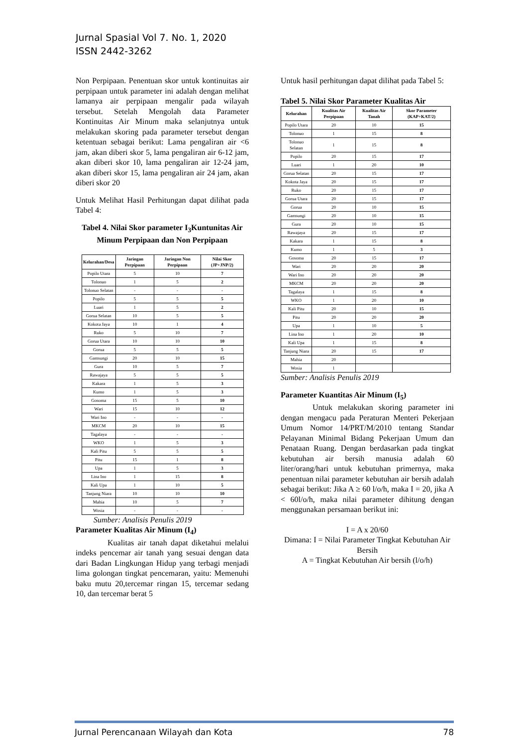Jurnal Spasial Vol 7. No. 1, 2020
ISSN 2442-3262
Non Perpipaan. Penentuan skor untuk kontinuitas air perpipaan untuk parameter ini adalah dengan melihat lamanya air perpipaan mengalir pada wilayah tersebut. Setelah Mengolah data Parameter Kontinuitas Air Minum maka selanjutnya untuk melakukan skoring pada parameter tersebut dengan ketentuan sebagai berikut: Lama pengaliran air <6 jam, akan diberi skor 5, lama pengaliran air 6-12 jam, akan diberi skor 10, lama pengaliran air 12-24 jam, akan diberi skor 15, lama pengaliran air 24 jam, akan diberi skor 20
Untuk Melihat Hasil Perhitungan dapat dilihat pada Tabel 4:
Tabel 4. Nilai Skor parameter I<sub>3</sub>Kuntunitas Air Minum Perpipaan dan Non Perpipaan
| Kelurahan/Desa | Jaringan Perpipaan | Jaringan Non Perpipaan | Nilai Skor (JP+JNP/2) |
| --- | --- | --- | --- |
| Popilo Utara | 5 | 10 | 7 |
| Tolonuo | 1 | 5 | 2 |
| Tolonuo Selatan | - | - | - |
| Popilo | 5 | 5 | 5 |
| Luari | 1 | 5 | 2 |
| Gorua Selatan | 10 | 5 | 5 |
| Kokota Jaya | 10 | 1 | 4 |
| Ruko | 5 | 10 | 7 |
| Gorua Utara | 10 | 10 | 10 |
| Gorua | 5 | 5 | 5 |
| Gamsungi | 20 | 10 | 15 |
| Gura | 10 | 5 | 7 |
| Rawajaya | 5 | 5 | 5 |
| Kakara | 1 | 5 | 3 |
| Kumo | 1 | 5 | 3 |
| Gosoma | 15 | 5 | 10 |
| Wari | 15 | 10 | 12 |
| Wari Ino | - | - | - |
| MKCM | 20 | 10 | 15 |
| Tagalaya | - | - | - |
| WKO | 1 | 5 | 3 |
| Kali Pitu | 5 | 5 | 5 |
| Pitu | 15 | 1 | 8 |
| Upa | 1 | 5 | 3 |
| Lina Ino | 1 | 15 | 8 |
| Kali Upa | 1 | 10 | 5 |
| Tanjung Niara | 10 | 10 | 10 |
| Mahia | 10 | 5 | 7 |
| Wosia | - | - | - |
Sumber: Analisis Penulis 2019
Parameter Kualitas Air Minum (I<sub>4</sub>)
Kualitas air tanah dapat diketahui melalui indeks pencemar air tanah yang sesuai dengan data dari Badan Lingkungan Hidup yang terbagi menjadi lima golongan tingkat pencemaran, yaitu: Memenuhi baku mutu 20,tercemar ringan 15, tercemar sedang 10, dan tercemar berat 5
Untuk hasil perhitungan dapat dilihat pada Tabel 5:
Tabel 5. Nilai Skor Parameter Kualitas Air
| Kelurahan | Kualitas Air Perpipaan | Kualitas Air Tanah | Skor Parameter (KAP+KAT/2) |
| --- | --- | --- | --- |
| Popilo Utara | 20 | 10 | 15 |
| Tolonuo | 1 | 15 | 8 |
| Tolonuo Selatan | 1 | 15 | 8 |
| Popilo | 20 | 15 | 17 |
| Luari | 1 | 20 | 10 |
| Gorua Selatan | 20 | 15 | 17 |
| Kokota Jaya | 20 | 15 | 17 |
| Ruko | 20 | 15 | 17 |
| Gorua Utara | 20 | 15 | 17 |
| Gorua | 20 | 10 | 15 |
| Gamsungi | 20 | 10 | 15 |
| Gura | 20 | 10 | 15 |
| Rawajaya | 20 | 15 | 17 |
| Kakara | 1 | 15 | 8 |
| Kumo | 1 | 5 | 3 |
| Gosoma | 20 | 15 | 17 |
| Wari | 20 | 20 | 20 |
| Wari Ino | 20 | 20 | 20 |
| MKCM | 20 | 20 | 20 |
| Tagalaya | 1 | 15 | 8 |
| WKO | 1 | 20 | 10 |
| Kali Pitu | 20 | 10 | 15 |
| Pitu | 20 | 20 | 20 |
| Upa | 1 | 10 | 5 |
| Lina Ino | 1 | 20 | 10 |
| Kali Upa | 1 | 15 | 8 |
| Tanjung Niara | 20 | 15 | 17 |
| Mahia | 20 | | |
| Wosia | 1 | | |
Sumber: Analisis Penulis 2019
Parameter Kuantitas Air Minum (I<sub>5</sub>)
Untuk melakukan skoring parameter ini dengan mengacu pada Peraturan Menteri Pekerjaan Umum Nomor 14/PRT/M/2010 tentang Standar Pelayanan Minimal Bidang Pekerjaan Umum dan Penataan Ruang. Dengan berdasarkan pada tingkat kebutuhan air bersih manusia adalah 60 liter/orang/hari untuk kebutuhan primernya, maka penentuan nilai parameter kebutuhan air bersih adalah sebagai berikut: Jika A ≥ 60 l/o/h, maka I = 20, jika A < 60l/o/h, maka nilai parameter dihitung dengan menggunakan persamaan berikut ini:
I = A x 20/60
Dimana: I = Nilai Parameter Tingkat Kebutuhan Air Bersih
A = Tingkat Kebutuhan Air bersih (l/o/h)
Jurnal Perencanaan Wilayah dan Kota 78